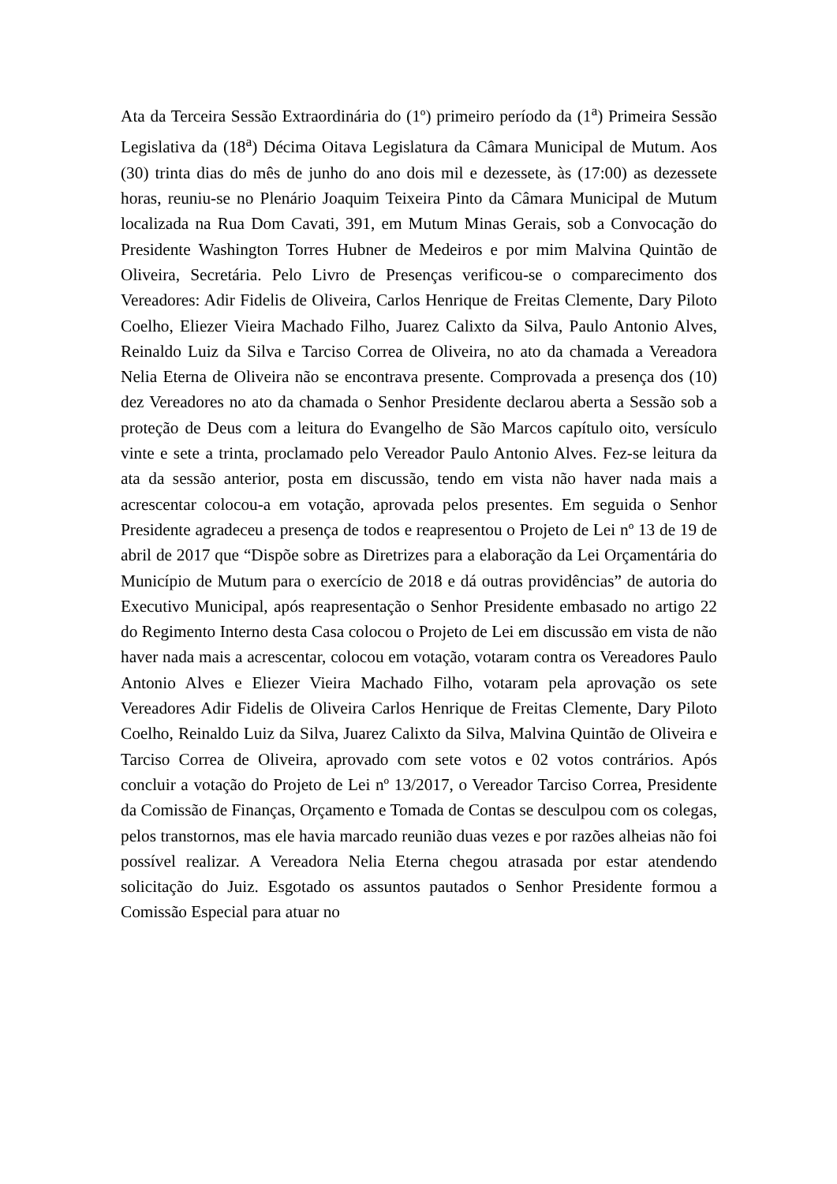Ata da Terceira Sessão Extraordinária do (1º) primeiro período da (1<sup>a</sup>) Primeira Sessão Legislativa da (18<sup>a</sup>) Décima Oitava Legislatura da Câmara Municipal de Mutum. Aos (30) trinta dias do mês de junho do ano dois mil e dezessete, às (17:00) as dezessete horas, reuniu-se no Plenário Joaquim Teixeira Pinto da Câmara Municipal de Mutum localizada na Rua Dom Cavati, 391, em Mutum Minas Gerais, sob a Convocação do Presidente Washington Torres Hubner de Medeiros e por mim Malvina Quintão de Oliveira, Secretária. Pelo Livro de Presenças verificou-se o comparecimento dos Vereadores: Adir Fidelis de Oliveira, Carlos Henrique de Freitas Clemente, Dary Piloto Coelho, Eliezer Vieira Machado Filho, Juarez Calixto da Silva, Paulo Antonio Alves, Reinaldo Luiz da Silva e Tarciso Correa de Oliveira, no ato da chamada a Vereadora Nelia Eterna de Oliveira não se encontrava presente. Comprovada a presença dos (10) dez Vereadores no ato da chamada o Senhor Presidente declarou aberta a Sessão sob a proteção de Deus com a leitura do Evangelho de São Marcos capítulo oito, versículo vinte e sete a trinta, proclamado pelo Vereador Paulo Antonio Alves. Fez-se leitura da ata da sessão anterior, posta em discussão, tendo em vista não haver nada mais a acrescentar colocou-a em votação, aprovada pelos presentes. Em seguida o Senhor Presidente agradeceu a presença de todos e reapresentou o Projeto de Lei nº 13 de 19 de abril de 2017 que “Dispõe sobre as Diretrizes para a elaboração da Lei Orçamentária do Município de Mutum para o exercício de 2018 e dá outras providências” de autoria do Executivo Municipal, após reapresentação o Senhor Presidente embasado no artigo 22 do Regimento Interno desta Casa colocou o Projeto de Lei em discussão em vista de não haver nada mais a acrescentar, colocou em votação, votaram contra os Vereadores Paulo Antonio Alves e Eliezer Vieira Machado Filho, votaram pela aprovação os sete Vereadores Adir Fidelis de Oliveira Carlos Henrique de Freitas Clemente, Dary Piloto Coelho, Reinaldo Luiz da Silva, Juarez Calixto da Silva, Malvina Quintão de Oliveira e Tarciso Correa de Oliveira, aprovado com sete votos e 02 votos contrários. Após concluir a votação do Projeto de Lei nº 13/2017, o Vereador Tarciso Correa, Presidente da Comissão de Finanças, Orçamento e Tomada de Contas se desculpou com os colegas, pelos transtornos, mas ele havia marcado reunião duas vezes e por razões alheias não foi possível realizar. A Vereadora Nelia Eterna chegou atrasada por estar atendendo solicitação do Juiz. Esgotado os assuntos pautados o Senhor Presidente formou a Comissão Especial para atuar no